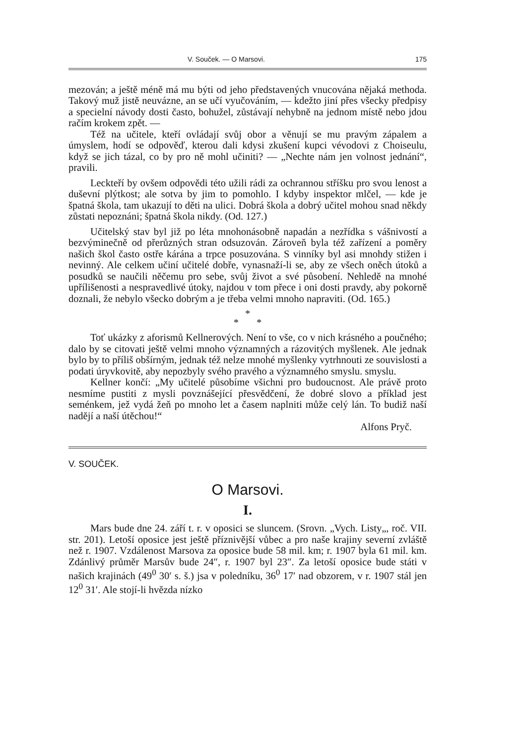V. Souček. — O Marsovi. 175
mezován; a ještě méně má mu býti od jeho představených vnucována nějaká methoda. Takový muž jistě neuvázne, an se učí vyučováním, — kdežto jiní přes všecky předpisy a specielní návody dosti často, bohužel, zůstávají nehybně na jednom místě nebo jdou račím krokem zpět. —
Též na učitele, kteří ovládají svůj obor a věnují se mu pravým zápalem a úmyslem, hodí se odpověď, kterou dali kdysi zkušení kupci vévodovi z Choiseulu, když se jich tázal, co by pro ně mohl učiniti? — „Nechte nám jen volnost jednání“, pravili.
Leckteří by ovšem odpovědi této užili rádi za ochrannou stříšku pro svou lenost a duševní plýtkost; ale sotva by jim to pomohlo. I kdyby inspektor mlčel, — kde je špatná škola, tam ukazují to děti na ulici. Dobrá škola a dobrý učitel mohou snad někdy zůstati nepoznáni; špatná škola nikdy. (Od. 127.)
Učitelský stav byl již po léta mnohonásobně napadán a nezřídka s vášnivostí a bezvýminečně od přerůzných stran odsuzován. Zároveň byla též zařízení a poměry našich škol často ostře kárána a trpce posuzována. S vinníky byl asi mnohdy stižen i nevinný. Ale celkem učiní učitelé dobře, vynasnaží-li se, aby ze všech oněch útoků a posudků se naučili něčemu pro sebe, svůj život a své působení. Nehledě na mnohé upřílišenosti a nespravedlivé útoky, najdou v tom přece i oni dosti pravdy, aby pokorně doznali, že nebylo všecko dobrým a je třeba velmi mnoho napraviti. (Od. 165.)
*
* *
Toť ukázky z aforismů Kellnerových. Není to vše, co v nich krásného a poučného; dalo by se citovati ještě velmi mnoho významných a rázovitých myšlenek. Ale jednak bylo by to příliš obšírným, jednak též nelze mnohé myšlenky vytrhnouti ze souvislosti a podati úryvkovitě, aby nepozbyly svého pravého a významného smyslu. smyslu.
Kellner končí: „My učitelé působíme všichni pro budoucnost. Ale právě proto nesmíme pustiti z mysli povznášející přesvědčení, že dobré slovo a příklad jest seménkem, jež vydá žeň po mnoho let a časem naplniti může celý lán. To budiž naší nadějí a naší útěchou!“
Alfons Pryč.
V. SOUČEK.
O Marsovi.
I.
Mars bude dne 24. září t. r. v oposici se sluncem. (Srovn. „Vych. Listy„, roč. VII. str. 201). Letoší oposice jest ještě příznivější vůbec a pro naše krajiny severní zvláště než r. 1907. Vzdálenost Marsova za oposice bude 58 mil. km; r. 1907 byla 61 mil. km. Zdánlivý průměr Marsův bude 24″, r. 1907 byl 23″. Za letoší oposice bude státi v našich krajinách (49<sup>0</sup> 30′ s. š.) jsa v poledníku, 36<sup>0</sup> 17′ nad obzorem, v r. 1907 stál jen 12<sup>0</sup> 31′. Ale stojí-li hvězda nízko